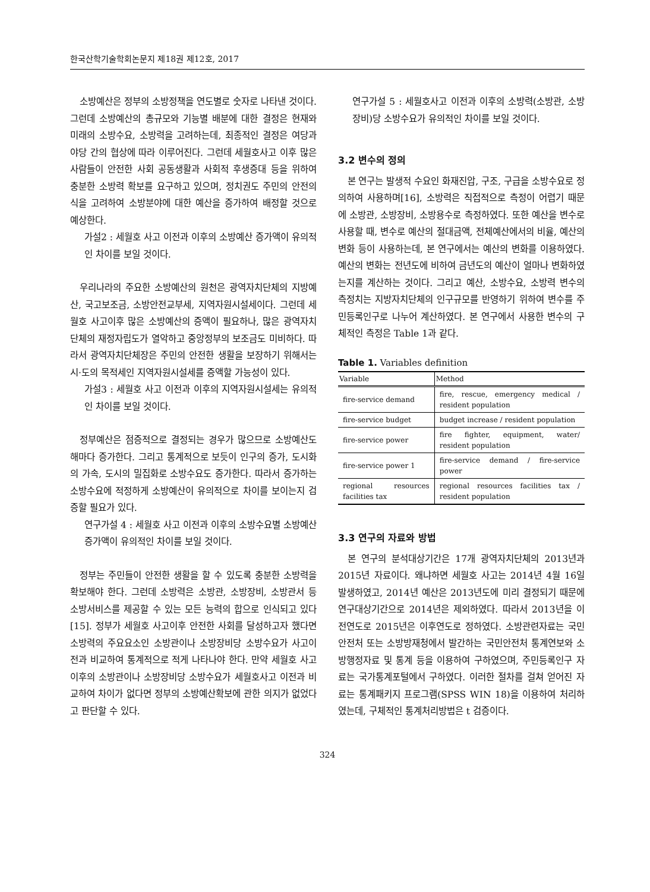한국산학기술학회논문지 제18권 제12호, 2017
소방예산은 정부의 소방정책을 연도별로 숫자로 나타낸 것이다. 그런데 소방예산의 총규모와 기능별 배분에 대한 결정은 현재와 미래의 소방수요, 소방력을 고려하는데, 최종적인 결정은 여당과 야당 간의 협상에 따라 이루어진다. 그런데 세월호사고 이후 많은 사람들이 안전한 사회 공동생활과 사회적 후생증대 등을 위하여 충분한 소방력 확보를 요구하고 있으며, 정치권도 주민의 안전의식을 고려하여 소방분야에 대한 예산을 증가하여 배정할 것으로 예상한다.
가설2 : 세월호 사고 이전과 이후의 소방예산 증가액이 유의적인 차이를 보일 것이다.
우리나라의 주요한 소방예산의 원천은 광역자치단체의 지방예산, 국고보조금, 소방안전교부세, 지역자원시설세이다. 그런데 세월호 사고이후 많은 소방예산의 증액이 필요하나, 많은 광역자치단체의 재정자립도가 열악하고 중앙정부의 보조금도 미비하다. 따라서 광역자치단체장은 주민의 안전한 생활을 보장하기 위해서는 시·도의 목적세인 지역자원시설세를 증액할 가능성이 있다.
가설3 : 세월호 사고 이전과 이후의 지역자원시설세는 유의적인 차이를 보일 것이다.
정부예산은 점증적으로 결정되는 경우가 많으므로 소방예산도 해마다 증가한다. 그리고 통계적으로 보듯이 인구의 증가, 도시화의 가속, 도시의 밀집화로 소방수요도 증가한다. 따라서 증가하는 소방수요에 적정하게 소방예산이 유의적으로 차이를 보이는지 검증할 필요가 있다.
연구가설 4 : 세월호 사고 이전과 이후의 소방수요별 소방예산 증가액이 유의적인 차이를 보일 것이다.
정부는 주민들이 안전한 생활을 할 수 있도록 충분한 소방력을 확보해야 한다. 그런데 소방력은 소방관, 소방장비, 소방관서 등 소방서비스를 제공할 수 있는 모든 능력의 합으로 인식되고 있다[15]. 정부가 세월호 사고이후 안전한 사회를 달성하고자 했다면 소방력의 주요요소인 소방관이나 소방장비당 소방수요가 사고이전과 비교하여 통계적으로 적게 나타나야 한다. 만약 세월호 사고이후의 소방관이나 소방장비당 소방수요가 세월호사고 이전과 비교하여 차이가 없다면 정부의 소방예산확보에 관한 의지가 없었다고 판단할 수 있다.
연구가설 5 : 세월호사고 이전과 이후의 소방력(소방관, 소방장비)당 소방수요가 유의적인 차이를 보일 것이다.
3.2 변수의 정의
본 연구는 발생적 수요인 화재진압, 구조, 구급을 소방수요로 정의하여 사용하며[16], 소방력은 직접적으로 측정이 어렵기 때문에 소방관, 소방장비, 소방용수로 측정하였다. 또한 예산을 변수로 사용할 때, 변수로 예산의 절대금액, 전체예산에서의 비율, 예산의 변화 등이 사용하는데, 본 연구에서는 예산의 변화를 이용하였다. 예산의 변화는 전년도에 비하여 금년도의 예산이 얼마나 변화하였는지를 계산하는 것이다. 그리고 예산, 소방수요, 소방력 변수의 측정치는 지방자치단체의 인구규모를 반영하기 위하여 변수를 주민등록인구로 나누어 계산하였다. 본 연구에서 사용한 변수의 구체적인 측정은 Table 1과 같다.
Table 1. Variables definition
| Variable | Method |
| --- | --- |
| fire-service demand | fire, rescue, emergency medical / resident population |
| fire-service budget | budget increase / resident population |
| fire-service power | fire fighter, equipment, water/ resident population |
| fire-service power 1 | fire-service demand / fire-service power |
| regional resources facilities tax | regional resources facilities tax / resident population |
3.3 연구의 자료와 방법
본 연구의 분석대상기간은 17개 광역자치단체의 2013년과 2015년 자료이다. 왜냐하면 세월호 사고는 2014년 4월 16일 발생하였고, 2014년 예산은 2013년도에 미리 결정되기 때문에 연구대상기간으로 2014년은 제외하였다. 따라서 2013년을 이전연도로 2015년은 이후연도로 정하였다. 소방관련자료는 국민안전처 또는 소방방재청에서 발간하는 국민안전처 통계연보와 소방행정자료 및 통계 등을 이용하여 구하였으며, 주민등록인구 자료는 국가통계포털에서 구하였다. 이러한 절차를 걸쳐 얻어진 자료는 통계패키지 프로그램(SPSS WIN 18)을 이용하여 처리하였는데, 구체적인 통계처리방법은 t 검증이다.
324